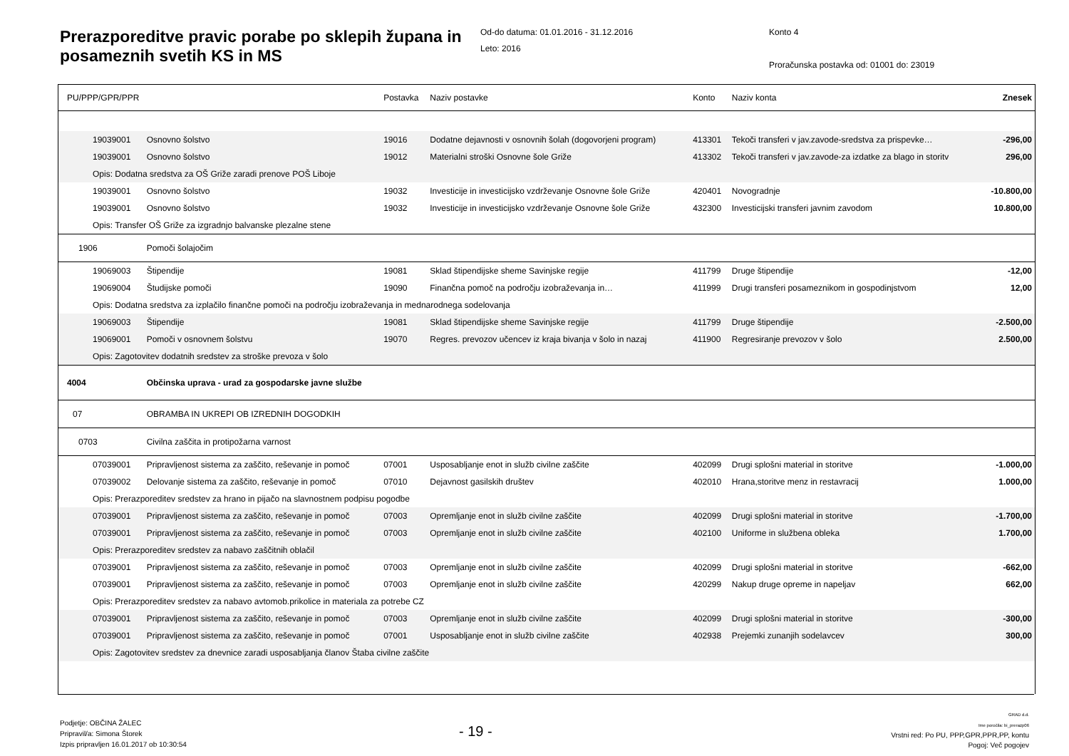Prerazporeditve pravic porabe po sklepih župana in posameznih svetih KS in MS
Od-do datuma: 01.01.2016 - 31.12.2016
Leto: 2016
Konto 4
Proračunska postavka od: 01001 do: 23019
| PU/PPP/GPR/PPR | | Postavka | Naziv postavke | Konto | Naziv konta | Znesek |
| --- | --- | --- | --- | --- | --- | --- |
| 19039001 | Osnovno šolstvo | 19016 | Dodatne dejavnosti v osnovnih šolah (dogovorjeni program) | 413301 | Tekoči transferi v jav.zavode-sredstva za prispevke… | -296,00 |
| 19039001 | Osnovno šolstvo | 19012 | Materialni stroški Osnovne šole Griže | 413302 | Tekoči transferi v jav.zavode-za izdatke za blago in storitv | 296,00 |
| Opis: Dodatna sredstva za OŠ Griže zaradi prenove POŠ Liboje | | | | | | |
| 19039001 | Osnovno šolstvo | 19032 | Investicije in investicijsko vzdrževanje Osnovne šole Griže | 420401 | Novogradnje | -10.800,00 |
| 19039001 | Osnovno šolstvo | 19032 | Investicije in investicijsko vzdrževanje Osnovne šole Griže | 432300 | Investicijski transferi javnim zavodom | 10.800,00 |
| Opis: Transfer OŠ Griže za izgradnjo balvanske plezalne stene | | | | | | |
| 1906 | Pomoči šolajočim | | | | | |
| 19069003 | Štipendije | 19081 | Sklad štipendijske sheme Savinjske regije | 411799 | Druge štipendije | -12,00 |
| 19069004 | Študijske pomoči | 19090 | Finančna pomoč na področju izobraževanja in… | 411999 | Drugi transferi posameznikom in gospodinjstvom | 12,00 |
| Opis: Dodatna sredstva za izplačilo finančne pomoči na področju izobraževanja in mednarodnega sodelovanja | | | | | | |
| 19069003 | Štipendije | 19081 | Sklad štipendijske sheme Savinjske regije | 411799 | Druge štipendije | -2.500,00 |
| 19069001 | Pomoči v osnovnem šolstvu | 19070 | Regres. prevozov učencev iz kraja bivanja v šolo in nazaj | 411900 | Regresiranje prevozov v šolo | 2.500,00 |
| Opis: Zagotovitev dodatnih sredstev za stroške prevoza v šolo | | | | | | |
| 4004 | Občinska uprava - urad za gospodarske javne službe | | | | | |
| 07 | OBRAMBA IN UKREPI OB IZREDNIH DOGODKIH | | | | | |
| 0703 | Civilna zaščita in protipožarna varnost | | | | | |
| 07039001 | Pripravljenost sistema za zaščito, reševanje in pomoč | 07001 | Usposabljanje enot in služb civilne zaščite | 402099 | Drugi splošni material in storitve | -1.000,00 |
| 07039002 | Delovanje sistema za zaščito, reševanje in pomoč | 07010 | Dejavnost gasilskih društev | 402010 | Hrana,storitve menz in restavracij | 1.000,00 |
| Opis: Prerazporeditev sredstev za hrano in pijačo na slavnostnem podpisu pogodbe | | | | | | |
| 07039001 | Pripravljenost sistema za zaščito, reševanje in pomoč | 07003 | Opremljanje enot in služb civilne zaščite | 402099 | Drugi splošni material in storitve | -1.700,00 |
| 07039001 | Pripravljenost sistema za zaščito, reševanje in pomoč | 07003 | Opremljanje enot in služb civilne zaščite | 402100 | Uniforme in službena obleka | 1.700,00 |
| Opis: Prerazporeditev sredstev za nabavo zaščitnih oblačil | | | | | | |
| 07039001 | Pripravljenost sistema za zaščito, reševanje in pomoč | 07003 | Opremljanje enot in služb civilne zaščite | 402099 | Drugi splošni material in storitve | -662,00 |
| 07039001 | Pripravljenost sistema za zaščito, reševanje in pomoč | 07003 | Opremljanje enot in služb civilne zaščite | 420299 | Nakup druge opreme in napeljav | 662,00 |
| Opis: Prerazporeditev sredstev za nabavo avtomob.prikolice in materiala za potrebe CZ | | | | | | |
| 07039001 | Pripravljenost sistema za zaščito, reševanje in pomoč | 07003 | Opremljanje enot in služb civilne zaščite | 402099 | Drugi splošni material in storitve | -300,00 |
| 07039001 | Pripravljenost sistema za zaščito, reševanje in pomoč | 07001 | Usposabljanje enot in služb civilne zaščite | 402938 | Prejemki zunanjih sodelavcev | 300,00 |
| Opis: Zagotovitev sredstev za dnevnice zaradi usposabljanja članov Štaba civilne zaščite | | | | | | |
Podjetje: OBČINA ŽALEC
Pripravil/a: Simona Štorek
Izpis pripravljen 16.01.2017 ob 10:30:54
- 19 -
GRAD d.d.
Ime poročila: bi_prerazp06
Vrstni red: Po PU, PPP,GPR,PPR,PP, kontu
Pogoj: Več pogojev